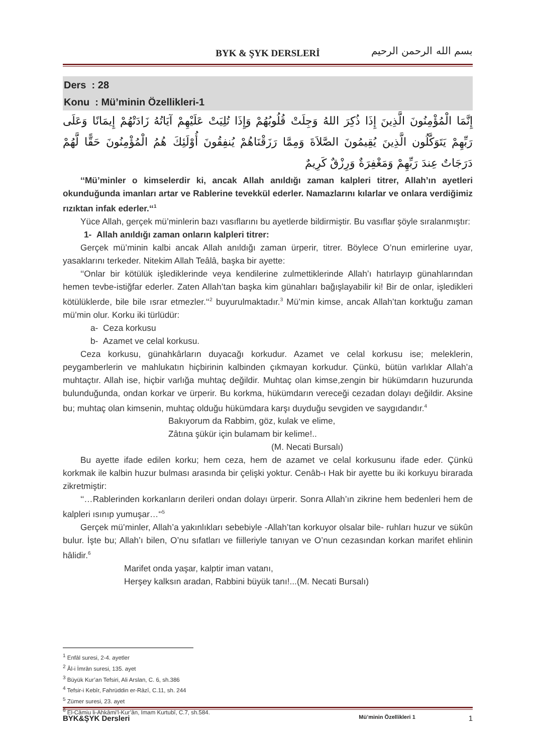BYK & ŞYK DERSLERİ
بسم الله الرحمن الرحيم
Ders : 28
Konu : Mü’minin Özellikleri-1
إِنَّمَا الْمُؤْمِنُونَ الَّذِينَ إِذَا ذُكِرَ اللهُ وَجِلَتْ قُلُوبُهُمْ وَإِذَا تُلِيَتْ عَلَيْهِمْ آيَاتُهُ زَادَتْهُمْ إِيمَانًا وَعَلَى رَبِّهِمْ يَتَوَكَّلُون الَّذِينَ يُقِيمُونَ الصَّلاَةَ وَمِمَّا رَزَقْنَاهُمْ يُنفِقُونَ أُوْلَئِكَ هُمُ الْمُؤْمِنُونَ حَقًّا لَّهُمْ دَرَجَاتٌ عِندَ رَبِّهِمْ وَمَغْفِرَةٌ وَرِزْقٌ كَرِيمٌ
‘‘Mü’minler o kimselerdir ki, ancak Allah anıldığı zaman kalpleri titrer, Allah’ın ayetleri okunduğunda imanları artar ve Rablerine tevekkül ederler. Namazlarını kılarlar ve onlara verdiğimiz rızıktan infak ederler.‘‘<sup>1</sup>
Yüce Allah, gerçek mü’minlerin bazı vasıflarını bu ayetlerde bildirmiştir. Bu vasıflar şöyle sıralanmıştır:
1- Allah anıldığı zaman onların kalpleri titrer:
Gerçek mü’minin kalbi ancak Allah anıldığı zaman ürperir, titrer. Böylece O’nun emirlerine uyar, yasaklarını terkeder. Nitekim Allah Teâlâ, başka bir ayette:
‘‘Onlar bir kötülük işlediklerinde veya kendilerine zulmettiklerinde Allah’ı hatırlayıp günahlarından hemen tevbe-istiğfar ederler. Zaten Allah’tan başka kim günahları bağışlayabilir ki! Bir de onlar, işledikleri kötülüklerde, bile bile ısrar etmezler.‘‘<sup>2</sup> buyurulmaktadır.<sup>3</sup> Mü’min kimse, ancak Allah’tan korktuğu zaman mü’min olur. Korku iki türlüdür:
a- Ceza korkusu
b- Azamet ve celal korkusu.
Ceza korkusu, günahkârların duyacağı korkudur. Azamet ve celal korkusu ise; meleklerin, peygamberlerin ve mahlukatın hiçbirinin kalbinden çıkmayan korkudur. Çünkü, bütün varlıklar Allah’a muhtaçtır. Allah ise, hiçbir varlığa muhtaç değildir. Muhtaç olan kimse,zengin bir hükümdarın huzurunda bulunduğunda, ondan korkar ve ürperir. Bu korkma, hükümdarın vereceği cezadan dolayı değildir. Aksine bu; muhtaç olan kimsenin, muhtaç olduğu hükümdara karşı duyduğu sevgiden ve saygıdandır.<sup>4</sup>
Bakıyorum da Rabbim, göz, kulak ve elime,
Zâtına şükür için bulamam bir kelime!..
(M. Necati Bursalı)
Bu ayette ifade edilen korku; hem ceza, hem de azamet ve celal korkusunu ifade eder. Çünkü korkmak ile kalbin huzur bulması arasında bir çelişki yoktur. Cenâb-ı Hak bir ayette bu iki korkuyu birarada zikretmiştir:
‘‘…Rablerinden korkanların derileri ondan dolayı ürperir. Sonra Allah’ın zikrine hem bedenleri hem de kalpleri ısınıp yumuşar…‘‘<sup>5</sup>
Gerçek mü’minler, Allah’a yakınlıkları sebebiyle -Allah’tan korkuyor olsalar bile- ruhları huzur ve sükûn bulur. İşte bu; Allah’ı bilen, O’nu sıfatları ve fiilleriyle tanıyan ve O’nun cezasından korkan marifet ehlinin hâlidir.<sup>6</sup>
Marifet onda yaşar, kalptir iman vatanı,
Herşey kalksın aradan, Rabbini büyük tanı!...(M. Necati Bursalı)
<sup>1</sup> Enfâl suresi, 2-4. ayetler
<sup>2</sup> Âl-i İmrân suresi, 135. ayet
<sup>3</sup> Büyük Kur’an Tefsiri, Ali Arslan, C. 6, sh.386
<sup>4</sup> Tefsir-i Kebîr, Fahrüddin er-Râzî, C.11, sh. 244
<sup>5</sup> Zümer suresi, 23. ayet
<sup>6</sup> El-Câmiu li-Ahkâmi’l-Kur’ân, İmam Kurtubî, C.7, sh.584.
BYK&ŞYK Dersleri Mü’minin Özellikleri 1 1